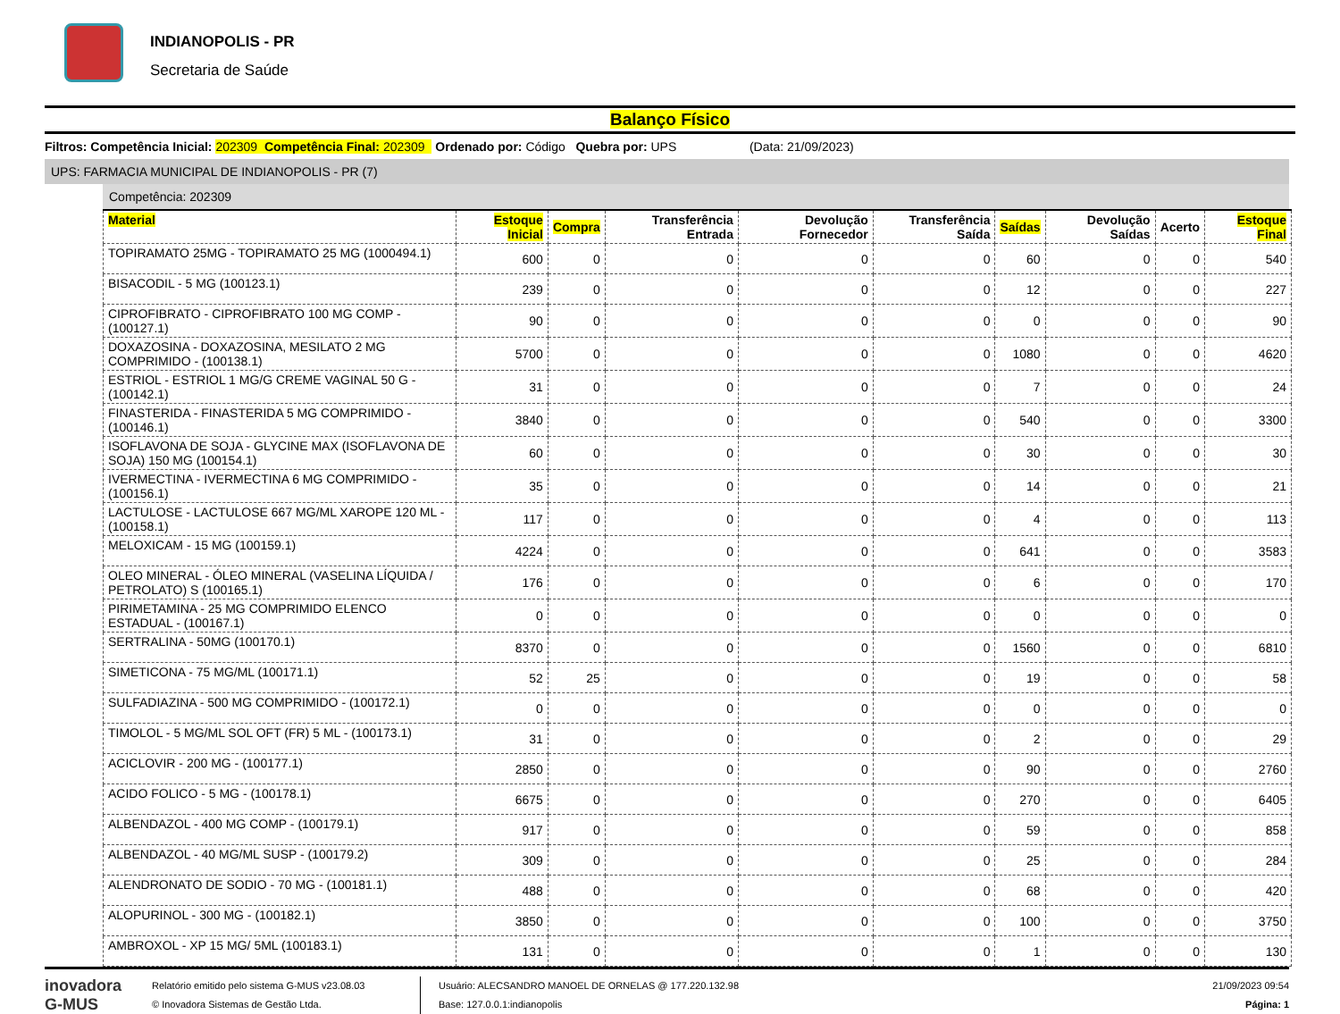INDIANOPOLIS - PR
Secretaria de Saúde
Balanço Físico
Filtros: Competência Inicial: 202309 Competência Final: 202309 Ordenado por: Código Quebra por: UPS (Data: 21/09/2023)
UPS: FARMACIA MUNICIPAL DE INDIANOPOLIS - PR (7)
Competência: 202309
| Material | Estoque Inicial | Compra | Transferência Entrada | Devolução Fornecedor | Transferência Saída | Saídas | Devolução Saídas | Acerto | Estoque Final |
| --- | --- | --- | --- | --- | --- | --- | --- | --- | --- |
| TOPIRAMATO 25MG - TOPIRAMATO 25 MG (1000494.1) | 600 | 0 | 0 | 0 | 0 | 60 | 0 | 0 | 540 |
| BISACODIL - 5 MG (100123.1) | 239 | 0 | 0 | 0 | 0 | 12 | 0 | 0 | 227 |
| CIPROFIBRATO - CIPROFIBRATO 100 MG COMP - (100127.1) | 90 | 0 | 0 | 0 | 0 | 0 | 0 | 0 | 90 |
| DOXAZOSINA - DOXAZOSINA, MESILATO 2 MG COMPRIMIDO - (100138.1) | 5700 | 0 | 0 | 0 | 0 | 1080 | 0 | 0 | 4620 |
| ESTRIOL - ESTRIOL 1 MG/G CREME VAGINAL 50 G - (100142.1) | 31 | 0 | 0 | 0 | 0 | 7 | 0 | 0 | 24 |
| FINASTERIDA - FINASTERIDA 5 MG COMPRIMIDO - (100146.1) | 3840 | 0 | 0 | 0 | 0 | 540 | 0 | 0 | 3300 |
| ISOFLAVONA DE SOJA - GLYCINE MAX (ISOFLAVONA DE SOJA) 150 MG (100154.1) | 60 | 0 | 0 | 0 | 0 | 30 | 0 | 0 | 30 |
| IVERMECTINA - IVERMECTINA 6 MG COMPRIMIDO - (100156.1) | 35 | 0 | 0 | 0 | 0 | 14 | 0 | 0 | 21 |
| LACTULOSE - LACTULOSE 667 MG/ML XAROPE 120 ML - (100158.1) | 117 | 0 | 0 | 0 | 0 | 4 | 0 | 0 | 113 |
| MELOXICAM - 15 MG (100159.1) | 4224 | 0 | 0 | 0 | 0 | 641 | 0 | 0 | 3583 |
| OLEO MINERAL - ÓLEO MINERAL (VASELINA LÍQUIDA / PETROLATO) S (100165.1) | 176 | 0 | 0 | 0 | 0 | 6 | 0 | 0 | 170 |
| PIRIMETAMINA - 25 MG COMPRIMIDO ELENCO ESTADUAL - (100167.1) | 0 | 0 | 0 | 0 | 0 | 0 | 0 | 0 | 0 |
| SERTRALINA - 50MG (100170.1) | 8370 | 0 | 0 | 0 | 0 | 1560 | 0 | 0 | 6810 |
| SIMETICONA - 75 MG/ML (100171.1) | 52 | 25 | 0 | 0 | 0 | 19 | 0 | 0 | 58 |
| SULFADIAZINA - 500 MG COMPRIMIDO - (100172.1) | 0 | 0 | 0 | 0 | 0 | 0 | 0 | 0 | 0 |
| TIMOLOL - 5 MG/ML SOL OFT (FR) 5 ML - (100173.1) | 31 | 0 | 0 | 0 | 0 | 2 | 0 | 0 | 29 |
| ACICLOVIR - 200 MG - (100177.1) | 2850 | 0 | 0 | 0 | 0 | 90 | 0 | 0 | 2760 |
| ACIDO FOLICO - 5 MG - (100178.1) | 6675 | 0 | 0 | 0 | 0 | 270 | 0 | 0 | 6405 |
| ALBENDAZOL - 400 MG COMP - (100179.1) | 917 | 0 | 0 | 0 | 0 | 59 | 0 | 0 | 858 |
| ALBENDAZOL - 40 MG/ML SUSP - (100179.2) | 309 | 0 | 0 | 0 | 0 | 25 | 0 | 0 | 284 |
| ALENDRONATO DE SODIO - 70 MG - (100181.1) | 488 | 0 | 0 | 0 | 0 | 68 | 0 | 0 | 420 |
| ALOPURINOL - 300 MG - (100182.1) | 3850 | 0 | 0 | 0 | 0 | 100 | 0 | 0 | 3750 |
| AMBROXOL - XP 15 MG/ 5ML (100183.1) | 131 | 0 | 0 | 0 | 0 | 1 | 0 | 0 | 130 |
inovadora
G-MUS
Relatório emitido pelo sistema G-MUS v23.08.03
© Inovadora Sistemas de Gestão Ltda.
Usuário: ALECSANDRO MANOEL DE ORNELAS @ 177.220.132.98
Base: 127.0.0.1:indianopolis
21/09/2023 09:54
Página: 1